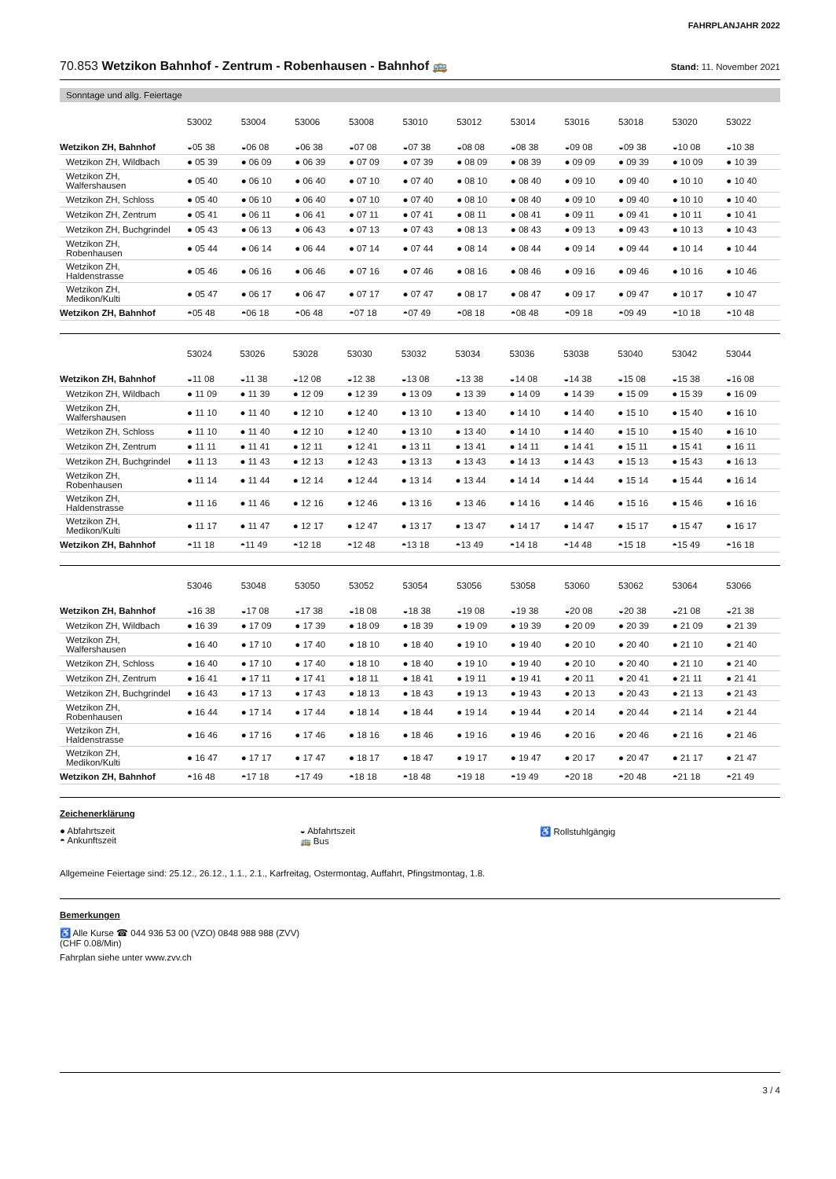FAHRPLANJAHR 2022
70.853 Wetzikon Bahnhof - Zentrum - Robenhausen - Bahnhof 🚌
Stand: 11. November 2021
Sonntage und allg. Feiertage
| | 53002 | 53004 | 53006 | 53008 | 53010 | 53012 | 53014 | 53016 | 53018 | 53020 | 53022 |
| --- | --- | --- | --- | --- | --- | --- | --- | --- | --- | --- | --- |
| Wetzikon ZH, Bahnhof | ◒05 38 | ◒06 08 | ◒06 38 | ◒07 08 | ◒07 38 | ◒08 08 | ◒08 38 | ◒09 08 | ◒09 38 | ◒10 08 | ◒10 38 |
| Wetzikon ZH, Wildbach | ● 05 39 | ● 06 09 | ● 06 39 | ● 07 09 | ● 07 39 | ● 08 09 | ● 08 39 | ● 09 09 | ● 09 39 | ● 10 09 | ● 10 39 |
| Wetzikon ZH, Walfershausen | ● 05 40 | ● 06 10 | ● 06 40 | ● 07 10 | ● 07 40 | ● 08 10 | ● 08 40 | ● 09 10 | ● 09 40 | ● 10 10 | ● 10 40 |
| Wetzikon ZH, Schloss | ● 05 40 | ● 06 10 | ● 06 40 | ● 07 10 | ● 07 40 | ● 08 10 | ● 08 40 | ● 09 10 | ● 09 40 | ● 10 10 | ● 10 40 |
| Wetzikon ZH, Zentrum | ● 05 41 | ● 06 11 | ● 06 41 | ● 07 11 | ● 07 41 | ● 08 11 | ● 08 41 | ● 09 11 | ● 09 41 | ● 10 11 | ● 10 41 |
| Wetzikon ZH, Buchgrindel | ● 05 43 | ● 06 13 | ● 06 43 | ● 07 13 | ● 07 43 | ● 08 13 | ● 08 43 | ● 09 13 | ● 09 43 | ● 10 13 | ● 10 43 |
| Wetzikon ZH, Robenhausen | ● 05 44 | ● 06 14 | ● 06 44 | ● 07 14 | ● 07 44 | ● 08 14 | ● 08 44 | ● 09 14 | ● 09 44 | ● 10 14 | ● 10 44 |
| Wetzikon ZH, Haldenstrasse | ● 05 46 | ● 06 16 | ● 06 46 | ● 07 16 | ● 07 46 | ● 08 16 | ● 08 46 | ● 09 16 | ● 09 46 | ● 10 16 | ● 10 46 |
| Wetzikon ZH, Medikon/Kulti | ● 05 47 | ● 06 17 | ● 06 47 | ● 07 17 | ● 07 47 | ● 08 17 | ● 08 47 | ● 09 17 | ● 09 47 | ● 10 17 | ● 10 47 |
| Wetzikon ZH, Bahnhof | ◓05 48 | ◓06 18 | ◓06 48 | ◓07 18 | ◓07 49 | ◓08 18 | ◓08 48 | ◓09 18 | ◓09 49 | ◓10 18 | ◓10 48 |
| | 53024 | 53026 | 53028 | 53030 | 53032 | 53034 | 53036 | 53038 | 53040 | 53042 | 53044 |
| --- | --- | --- | --- | --- | --- | --- | --- | --- | --- | --- | --- |
| Wetzikon ZH, Bahnhof | ◒11 08 | ◒11 38 | ◒12 08 | ◒12 38 | ◒13 08 | ◒13 38 | ◒14 08 | ◒14 38 | ◒15 08 | ◒15 38 | ◒16 08 |
| Wetzikon ZH, Wildbach | ● 11 09 | ● 11 39 | ● 12 09 | ● 12 39 | ● 13 09 | ● 13 39 | ● 14 09 | ● 14 39 | ● 15 09 | ● 15 39 | ● 16 09 |
| Wetzikon ZH, Walfershausen | ● 11 10 | ● 11 40 | ● 12 10 | ● 12 40 | ● 13 10 | ● 13 40 | ● 14 10 | ● 14 40 | ● 15 10 | ● 15 40 | ● 16 10 |
| Wetzikon ZH, Schloss | ● 11 10 | ● 11 40 | ● 12 10 | ● 12 40 | ● 13 10 | ● 13 40 | ● 14 10 | ● 14 40 | ● 15 10 | ● 15 40 | ● 16 10 |
| Wetzikon ZH, Zentrum | ● 11 11 | ● 11 41 | ● 12 11 | ● 12 41 | ● 13 11 | ● 13 41 | ● 14 11 | ● 14 41 | ● 15 11 | ● 15 41 | ● 16 11 |
| Wetzikon ZH, Buchgrindel | ● 11 13 | ● 11 43 | ● 12 13 | ● 12 43 | ● 13 13 | ● 13 43 | ● 14 13 | ● 14 43 | ● 15 13 | ● 15 43 | ● 16 13 |
| Wetzikon ZH, Robenhausen | ● 11 14 | ● 11 44 | ● 12 14 | ● 12 44 | ● 13 14 | ● 13 44 | ● 14 14 | ● 14 44 | ● 15 14 | ● 15 44 | ● 16 14 |
| Wetzikon ZH, Haldenstrasse | ● 11 16 | ● 11 46 | ● 12 16 | ● 12 46 | ● 13 16 | ● 13 46 | ● 14 16 | ● 14 46 | ● 15 16 | ● 15 46 | ● 16 16 |
| Wetzikon ZH, Medikon/Kulti | ● 11 17 | ● 11 47 | ● 12 17 | ● 12 47 | ● 13 17 | ● 13 47 | ● 14 17 | ● 14 47 | ● 15 17 | ● 15 47 | ● 16 17 |
| Wetzikon ZH, Bahnhof | ◓11 18 | ◓11 49 | ◓12 18 | ◓12 48 | ◓13 18 | ◓13 49 | ◓14 18 | ◓14 48 | ◓15 18 | ◓15 49 | ◓16 18 |
| | 53046 | 53048 | 53050 | 53052 | 53054 | 53056 | 53058 | 53060 | 53062 | 53064 | 53066 |
| --- | --- | --- | --- | --- | --- | --- | --- | --- | --- | --- | --- |
| Wetzikon ZH, Bahnhof | ◒16 38 | ◒17 08 | ◒17 38 | ◒18 08 | ◒18 38 | ◒19 08 | ◒19 38 | ◒20 08 | ◒20 38 | ◒21 08 | ◒21 38 |
| Wetzikon ZH, Wildbach | ● 16 39 | ● 17 09 | ● 17 39 | ● 18 09 | ● 18 39 | ● 19 09 | ● 19 39 | ● 20 09 | ● 20 39 | ● 21 09 | ● 21 39 |
| Wetzikon ZH, Walfershausen | ● 16 40 | ● 17 10 | ● 17 40 | ● 18 10 | ● 18 40 | ● 19 10 | ● 19 40 | ● 20 10 | ● 20 40 | ● 21 10 | ● 21 40 |
| Wetzikon ZH, Schloss | ● 16 40 | ● 17 10 | ● 17 40 | ● 18 10 | ● 18 40 | ● 19 10 | ● 19 40 | ● 20 10 | ● 20 40 | ● 21 10 | ● 21 40 |
| Wetzikon ZH, Zentrum | ● 16 41 | ● 17 11 | ● 17 41 | ● 18 11 | ● 18 41 | ● 19 11 | ● 19 41 | ● 20 11 | ● 20 41 | ● 21 11 | ● 21 41 |
| Wetzikon ZH, Buchgrindel | ● 16 43 | ● 17 13 | ● 17 43 | ● 18 13 | ● 18 43 | ● 19 13 | ● 19 43 | ● 20 13 | ● 20 43 | ● 21 13 | ● 21 43 |
| Wetzikon ZH, Robenhausen | ● 16 44 | ● 17 14 | ● 17 44 | ● 18 14 | ● 18 44 | ● 19 14 | ● 19 44 | ● 20 14 | ● 20 44 | ● 21 14 | ● 21 44 |
| Wetzikon ZH, Haldenstrasse | ● 16 46 | ● 17 16 | ● 17 46 | ● 18 16 | ● 18 46 | ● 19 16 | ● 19 46 | ● 20 16 | ● 20 46 | ● 21 16 | ● 21 46 |
| Wetzikon ZH, Medikon/Kulti | ● 16 47 | ● 17 17 | ● 17 47 | ● 18 17 | ● 18 47 | ● 19 17 | ● 19 47 | ● 20 17 | ● 20 47 | ● 21 17 | ● 21 47 |
| Wetzikon ZH, Bahnhof | ◓16 48 | ◓17 18 | ◓17 49 | ◓18 18 | ◓18 48 | ◓19 18 | ◓19 49 | ◓20 18 | ◓20 48 | ◓21 18 | ◓21 49 |
Zeichenerklärung
● Abfahrtszeit
◓ Ankunftszeit
◒ Abfahrtszeit
🚌 Bus
♿ Rollstuhlgängig
Allgemeine Feiertage sind: 25.12., 26.12., 1.1., 2.1., Karfreitag, Ostermontag, Auffahrt, Pfingstmontag, 1.8.
Bemerkungen
♿ Alle Kurse ☎ 044 936 53 00 (VZO) 0848 988 988 (ZVV)
(CHF 0.08/Min)
Fahrplan siehe unter www.zvv.ch
3 / 4